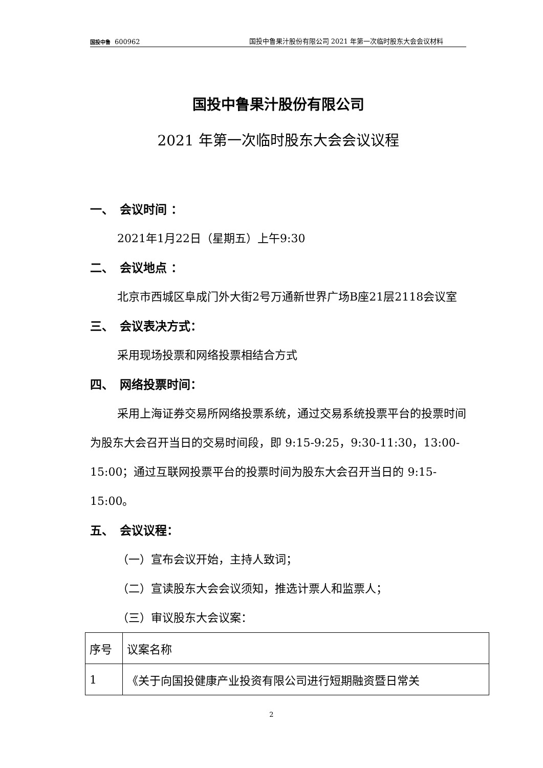国投中鲁 600962 国投中鲁果汁股份有限公司 2021 年第一次临时股东大会会议材料
国投中鲁果汁股份有限公司
2021 年第一次临时股东大会会议议程
一、　会议时间 ：
2021年1月22日（星期五）上午9:30
二、　会议地点 ：
北京市西城区阜成门外大街2号万通新世界广场B座21层2118会议室
三、　会议表决方式：
采用现场投票和网络投票相结合方式
四、　网络投票时间：
采用上海证券交易所网络投票系统，通过交易系统投票平台的投票时间为股东大会召开当日的交易时间段，即 9:15-9:25，9:30-11:30，13:00-15:00；通过互联网投票平台的投票时间为股东大会召开当日的 9:15-15:00。
五、　会议议程：
（一）宣布会议开始，主持人致词；
（二）宣读股东大会会议须知，推选计票人和监票人；
（三）审议股东大会议案：
| 序号 | 议案名称 |
| 1 | 《关于向国投健康产业投资有限公司进行短期融资暨日常关 |
2